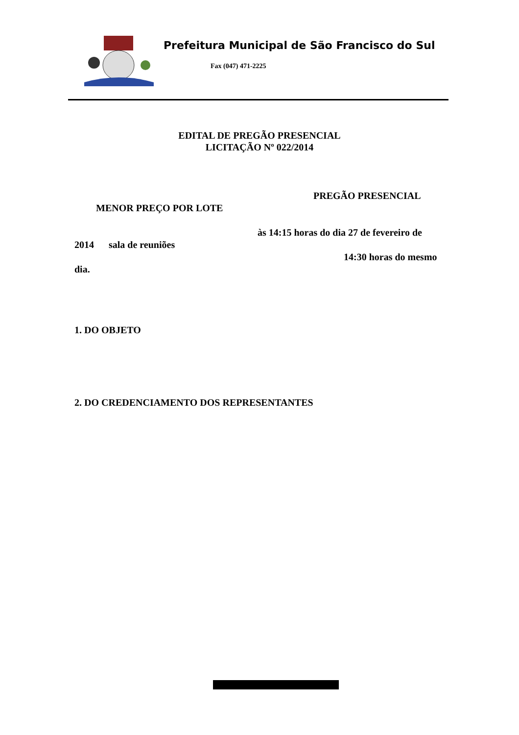Prefeitura Municipal de São Francisco do Sul
Fax (047) 471-2225
EDITAL DE PREGÃO PRESENCIAL
LICITAÇÃO Nº 022/2014
PREGÃO PRESENCIAL
MENOR PREÇO POR LOTE
às 14:15 horas do dia 27 de fevereiro de
2014 sala de reuniões
14:30 horas do mesmo
dia.
1. DO OBJETO
2. DO CREDENCIAMENTO DOS REPRESENTANTES